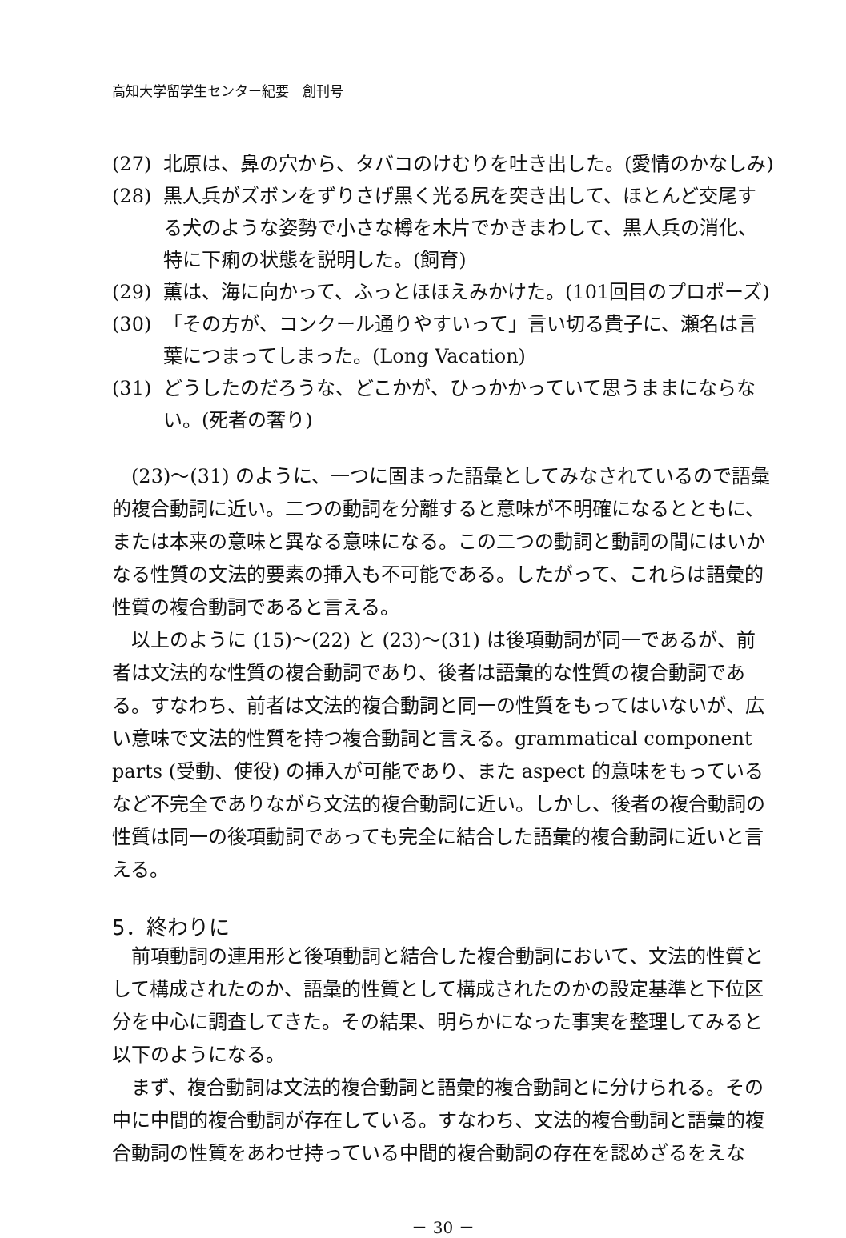高知大学留学生センター紀要　創刊号
(27) 北原は、鼻の穴から、タバコのけむりを吐き出した。(愛情のかなしみ)
(28) 黒人兵がズボンをずりさげ黒く光る尻を突き出して、ほとんど交尾する犬のような姿勢で小さな樽を木片でかきまわして、黒人兵の消化、特に下痢の状態を説明した。(飼育)
(29) 薫は、海に向かって、ふっとほほえみかけた。(101回目のプロポーズ)
(30) 「その方が、コンクール通りやすいって」言い切る貴子に、瀬名は言葉につまってしまった。(Long Vacation)
(31) どうしたのだろうな、どこかが、ひっかかっていて思うままにならない。(死者の奢り)
(23)～(31) のように、一つに固まった語彙としてみなされているので語彙的複合動詞に近い。二つの動詞を分離すると意味が不明確になるとともに、または本来の意味と異なる意味になる。この二つの動詞と動詞の間にはいかなる性質の文法的要素の挿入も不可能である。したがって、これらは語彙的性質の複合動詞であると言える。
以上のように (15)～(22) と (23)～(31) は後項動詞が同一であるが、前者は文法的な性質の複合動詞であり、後者は語彙的な性質の複合動詞である。すなわち、前者は文法的複合動詞と同一の性質をもってはいないが、広い意味で文法的性質を持つ複合動詞と言える。grammatical component parts (受動、使役) の挿入が可能であり、また aspect 的意味をもっているなど不完全でありながら文法的複合動詞に近い。しかし、後者の複合動詞の性質は同一の後項動詞であっても完全に結合した語彙的複合動詞に近いと言える。
5．終わりに
前項動詞の連用形と後項動詞と結合した複合動詞において、文法的性質として構成されたのか、語彙的性質として構成されたのかの設定基準と下位区分を中心に調査してきた。その結果、明らかになった事実を整理してみると以下のようになる。
まず、複合動詞は文法的複合動詞と語彙的複合動詞とに分けられる。その中に中間的複合動詞が存在している。すなわち、文法的複合動詞と語彙的複合動詞の性質をあわせ持っている中間的複合動詞の存在を認めざるをえな
－ 30 －